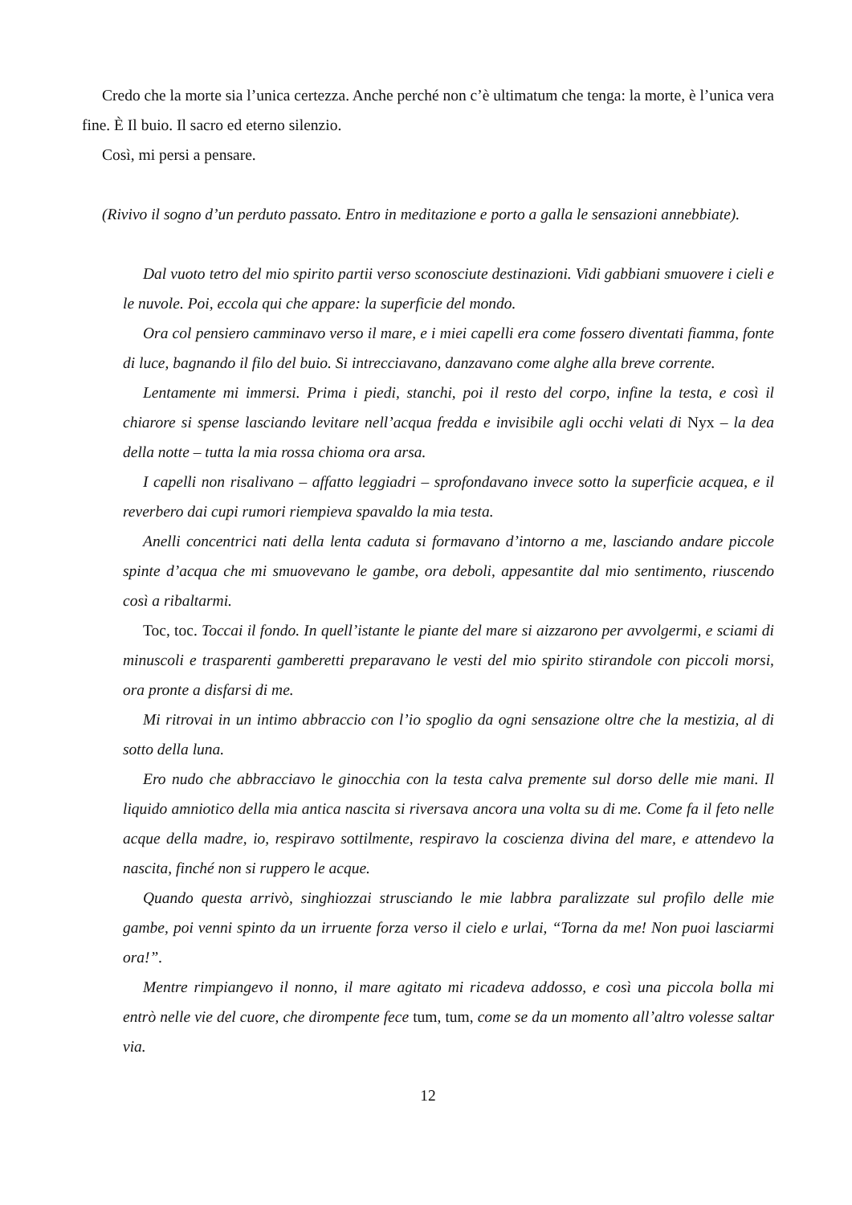Credo che la morte sia l’unica certezza. Anche perché non c’è ultimatum che tenga: la morte, è l’unica vera fine. È Il buio. Il sacro ed eterno silenzio.
Così, mi persi a pensare.
(Rivivo il sogno d’un perduto passato. Entro in meditazione e porto a galla le sensazioni annebbiate).
Dal vuoto tetro del mio spirito partii verso sconosciute destinazioni. Vidi gabbiani smuovere i cieli e le nuvole. Poi, eccola qui che appare: la superficie del mondo.
Ora col pensiero camminavo verso il mare, e i miei capelli era come fossero diventati fiamma, fonte di luce, bagnando il filo del buio. Si intrecciavano, danzavano come alghe alla breve corrente.
Lentamente mi immersi. Prima i piedi, stanchi, poi il resto del corpo, infine la testa, e così il chiarore si spense lasciando levitare nell’acqua fredda e invisibile agli occhi velati di Nyx – la dea della notte – tutta la mia rossa chioma ora arsa.
I capelli non risalivano – affatto leggiadri – sprofondavano invece sotto la superficie acquea, e il reverbero dai cupi rumori riempieva spavaldo la mia testa.
Anelli concentrici nati della lenta caduta si formavano d’intorno a me, lasciando andare piccole spinte d’acqua che mi smuovevano le gambe, ora deboli, appesantite dal mio sentimento, riuscendo così a ribaltarmi.
Toc, toc. Toccai il fondo. In quell’istante le piante del mare si aizzarono per avvolgermi, e sciami di minuscoli e trasparenti gamberetti preparavano le vesti del mio spirito stirandole con piccoli morsi, ora pronte a disfarsi di me.
Mi ritrovai in un intimo abbraccio con l’io spoglio da ogni sensazione oltre che la mestizia, al di sotto della luna.
Ero nudo che abbracciavo le ginocchia con la testa calva premente sul dorso delle mie mani. Il liquido amniotico della mia antica nascita si riversava ancora una volta su di me. Come fa il feto nelle acque della madre, io, respiravo sottilmente, respiravo la coscienza divina del mare, e attendevo la nascita, finché non si ruppero le acque.
Quando questa arrivò, singhiozzai strusciando le mie labbra paralizzate sul profilo delle mie gambe, poi venni spinto da un irruente forza verso il cielo e urlai, “Torna da me! Non puoi lasciarmi ora!”.
Mentre rimpiangevo il nonno, il mare agitato mi ricadeva addosso, e così una piccola bolla mi entrò nelle vie del cuore, che dirompente fece tum, tum, come se da un momento all’altro volesse saltar via.
12